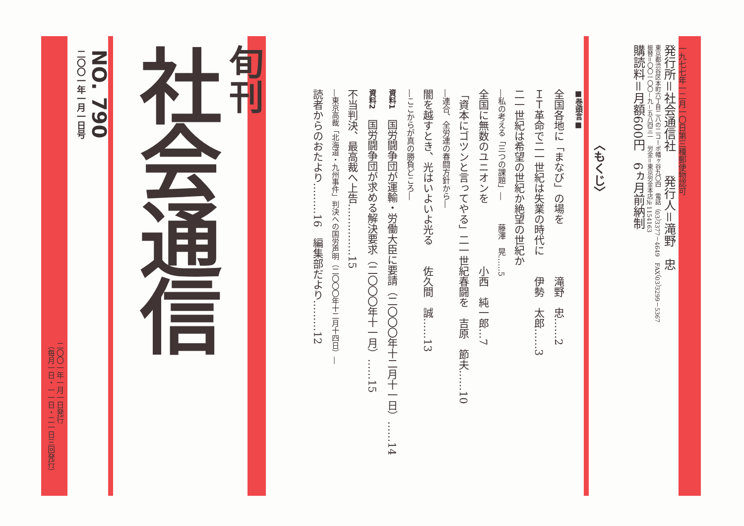一九七七年一二月一〇日第三種郵便物認可
発行所＝社会通信社　　発行人＝滝野　忠
東京都渋谷区本町六丁目二八の二コーポ幡ヶ谷九〇四　電話（03）3377－4649　FAX（03）3299－5367
振替＝〇〇一〇〇－九－五八四三一　労金＝東京労金本店№1154163
購読料＝月額600円　6ヵ月前納制
〈もくじ〉
■巻頭言■
全国各地に「まなび」の場を　　　　　滝野　忠……2
ＩＴ革命で二一世紀は失業の時代に　　伊勢　太郎……3
二一世紀は希望の世紀か絶望の世紀か
―私の考える「三つの課題」―　　　藤澤　晃……5
全国に無数のユニオンを　　　　　　小西　純一郎…7
「資本にゴツンと言ってやる」二一世紀春闘を　吉原　節夫……10
―連合、全労連の春闘方針から―
闇を越すとき、光はいよいよ光る　　佐久間　誠……13
―ここからが真の勝負どころ―
資料1　国労闘争団が運輸・労働大臣に要請（二〇〇〇年十二月十一日）……14
資料2　国労闘争団が求める解決要求（二〇〇〇年十一月）……15
不当判決、最高裁へ上告……………15
―東京高裁「北海道・九州事件」判決への国労声明（二〇〇〇年十二月十四日）―
読者からのおたより………16　編集部だより………12
旬刊
社会通信
NO. 790
二〇〇一年一月一日号
二〇〇一年一月一日発行
（毎月一日・一一日・二一日三回発行）